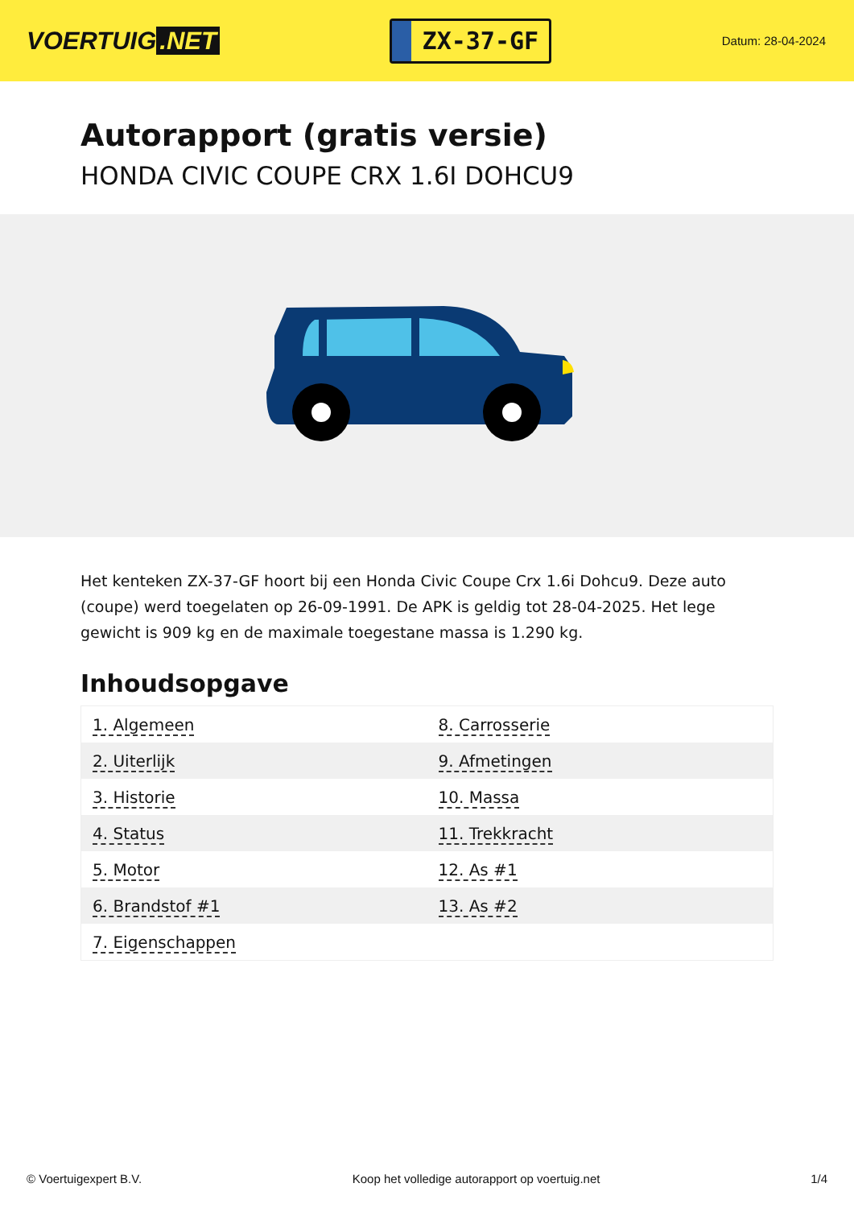VOERTUIG.NET
ZX-37-GF
Datum: 28-04-2024
Autorapport (gratis versie)
HONDA CIVIC COUPE CRX 1.6I DOHCU9
Het kenteken ZX-37-GF hoort bij een Honda Civic Coupe Crx 1.6i Dohcu9. Deze auto (coupe) werd toegelaten op 26-09-1991. De APK is geldig tot 28-04-2025. Het lege gewicht is 909 kg en de maximale toegestane massa is 1.290 kg.
Inhoudsopgave
| 1. Algemeen | 8. Carrosserie |
| 2. Uiterlijk | 9. Afmetingen |
| 3. Historie | 10. Massa |
| 4. Status | 11. Trekkracht |
| 5. Motor | 12. As #1 |
| 6. Brandstof #1 | 13. As #2 |
| 7. Eigenschappen | |
© Voertuigexpert B.V. Koop het volledige autorapport op voertuig.net 1/4